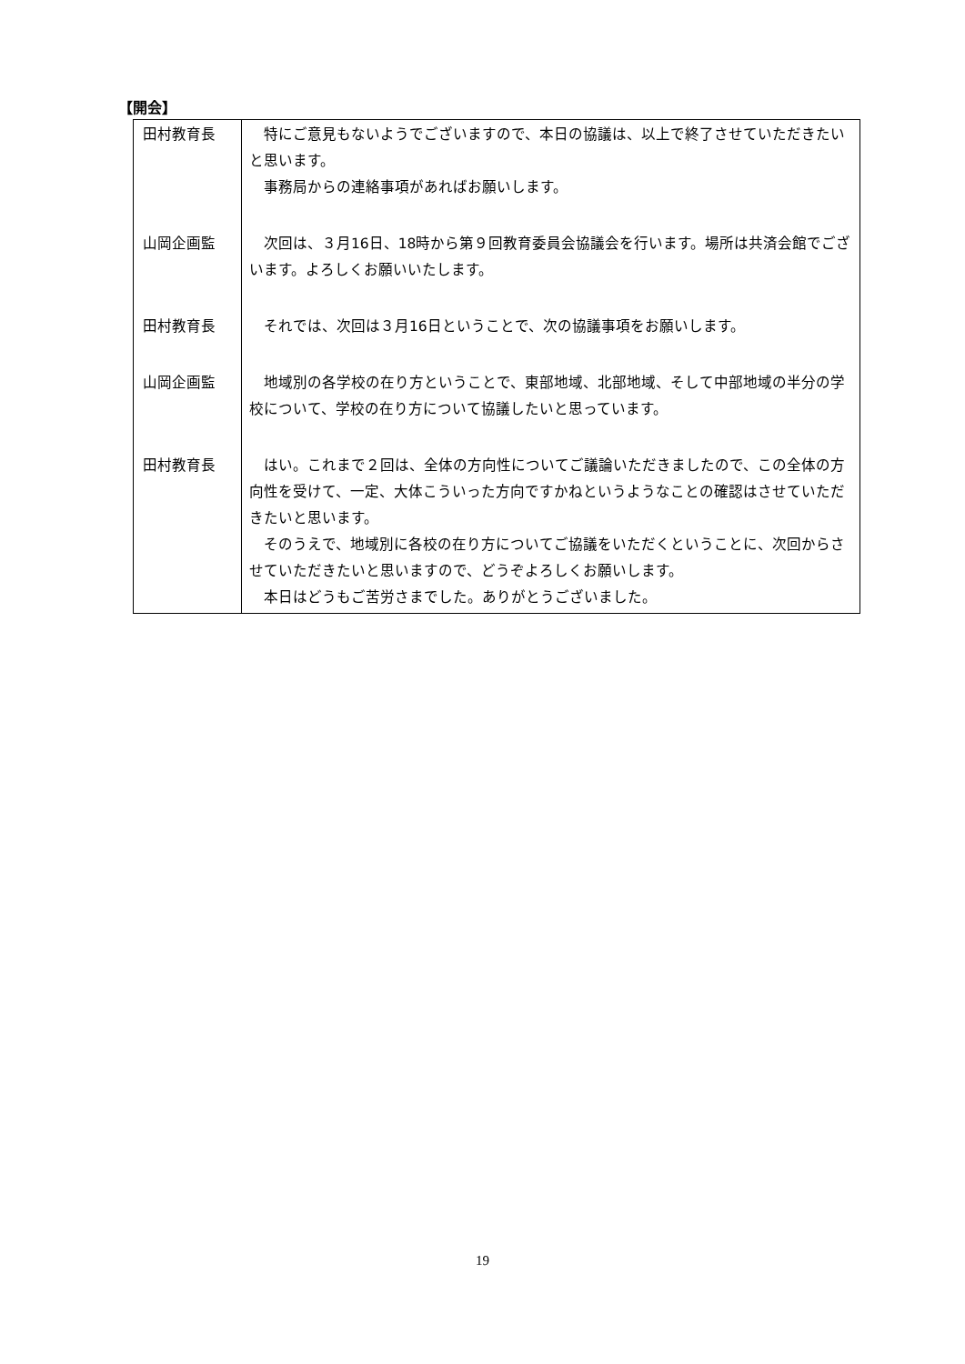【開会】
| 田村教育長 | 特にご意見もないようでございますので、本日の協議は、以上で終了させていただきたいと思います。 事務局からの連絡事項があればお願いします。 |
| 山岡企画監 | 次回は、３月16日、18時から第９回教育委員会協議会を行います。場所は共済会館でございます。よろしくお願いいたします。 |
| 田村教育長 | それでは、次回は３月16日ということで、次の協議事項をお願いします。 |
| 山岡企画監 | 地域別の各学校の在り方ということで、東部地域、北部地域、そして中部地域の半分の学校について、学校の在り方について協議したいと思っています。 |
| 田村教育長 | はい。これまで２回は、全体の方向性についてご議論いただきましたので、この全体の方向性を受けて、一定、大体こういった方向ですかねというようなことの確認はさせていただきたいと思います。 そのうえで、地域別に各校の在り方についてご協議をいただくということに、次回からさせていただきたいと思いますので、どうぞよろしくお願いします。 本日はどうもご苦労さまでした。ありがとうございました。 |
19